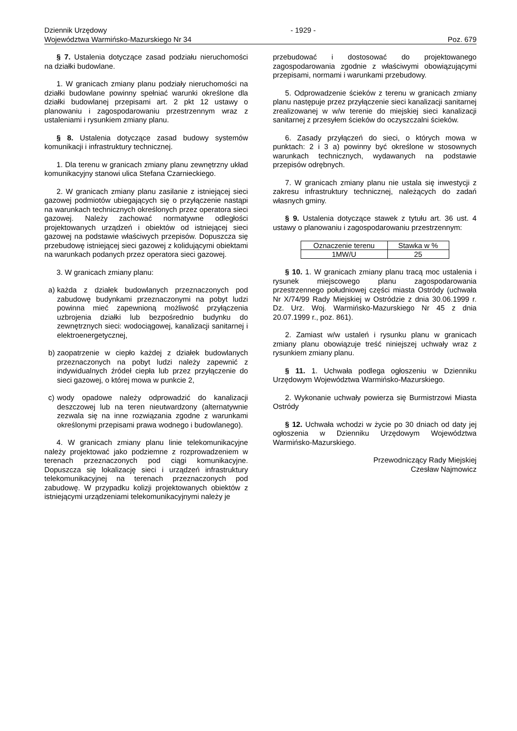Dziennik Urzędowy - 1929 -
Województwa Warmińsko-Mazurskiego Nr 34 Poz. 679
§ 7. Ustalenia dotyczące zasad podziału nieruchomości na działki budowlane.
1. W granicach zmiany planu podziały nieruchomości na działki budowlane powinny spełniać warunki określone dla działki budowlanej przepisami art. 2 pkt 12 ustawy o planowaniu i zagospodarowaniu przestrzennym wraz z ustaleniami i rysunkiem zmiany planu.
§ 8. Ustalenia dotyczące zasad budowy systemów komunikacji i infrastruktury technicznej.
1. Dla terenu w granicach zmiany planu zewnętrzny układ komunikacyjny stanowi ulica Stefana Czarnieckiego.
2. W granicach zmiany planu zasilanie z istniejącej sieci gazowej podmiotów ubiegających się o przyłączenie nastąpi na warunkach technicznych określonych przez operatora sieci gazowej. Należy zachować normatywne odległości projektowanych urządzeń i obiektów od istniejącej sieci gazowej na podstawie właściwych przepisów. Dopuszcza się przebudowę istniejącej sieci gazowej z kolidującymi obiektami na warunkach podanych przez operatora sieci gazowej.
3. W granicach zmiany planu:
a) każda z działek budowlanych przeznaczonych pod zabudowę budynkami przeznaczonymi na pobyt ludzi powinna mieć zapewnioną możliwość przyłączenia uzbrojenia działki lub bezpośrednio budynku do zewnętrznych sieci: wodociągowej, kanalizacji sanitarnej i elektroenergetycznej,
b) zaopatrzenie w ciepło każdej z działek budowlanych przeznaczonych na pobyt ludzi należy zapewnić z indywidualnych źródeł ciepła lub przez przyłączenie do sieci gazowej, o której mowa w punkcie 2,
c) wody opadowe należy odprowadzić do kanalizacji deszczowej lub na teren nieutwardzony (alternatywnie zezwala się na inne rozwiązania zgodne z warunkami określonymi przepisami prawa wodnego i budowlanego).
4. W granicach zmiany planu linie telekomunikacyjne należy projektować jako podziemne z rozprowadzeniem w terenach przeznaczonych pod ciągi komunikacyjne. Dopuszcza się lokalizację sieci i urządzeń infrastruktury telekomunikacyjnej na terenach przeznaczonych pod zabudowę. W przypadku kolizji projektowanych obiektów z istniejącymi urządzeniami telekomunikacyjnymi należy je
przebudować i dostosować do projektowanego zagospodarowania zgodnie z właściwymi obowiązującymi przepisami, normami i warunkami przebudowy.
5. Odprowadzenie ścieków z terenu w granicach zmiany planu następuje przez przyłączenie sieci kanalizacji sanitarnej zrealizowanej w w/w terenie do miejskiej sieci kanalizacji sanitarnej z przesyłem ścieków do oczyszczalni ścieków.
6. Zasady przyłączeń do sieci, o których mowa w punktach: 2 i 3 a) powinny być określone w stosownych warunkach technicznych, wydawanych na podstawie przepisów odrębnych.
7. W granicach zmiany planu nie ustala się inwestycji z zakresu infrastruktury technicznej, należących do zadań własnych gminy.
§ 9. Ustalenia dotyczące stawek z tytułu art. 36 ust. 4 ustawy o planowaniu i zagospodarowaniu przestrzennym:
| Oznaczenie terenu | Stawka w % |
| --- | --- |
| 1MW/U | 25 |
§ 10. 1. W granicach zmiany planu tracą moc ustalenia i rysunek miejscowego planu zagospodarowania przestrzennego południowej części miasta Ostródy (uchwała Nr X/74/99 Rady Miejskiej w Ostródzie z dnia 30.06.1999 r. Dz. Urz. Woj. Warmińsko-Mazurskiego Nr 45 z dnia 20.07.1999 r., poz. 861).
2. Zamiast w/w ustaleń i rysunku planu w granicach zmiany planu obowiązuje treść niniejszej uchwały wraz z rysunkiem zmiany planu.
§ 11. 1. Uchwała podlega ogłoszeniu w Dzienniku Urzędowym Województwa Warmińsko-Mazurskiego.
2. Wykonanie uchwały powierza się Burmistrzowi Miasta Ostródy
§ 12. Uchwała wchodzi w życie po 30 dniach od daty jej ogłoszenia w Dzienniku Urzędowym Województwa Warmińsko-Mazurskiego.
Przewodniczący Rady Miejskiej
Czesław Najmowicz